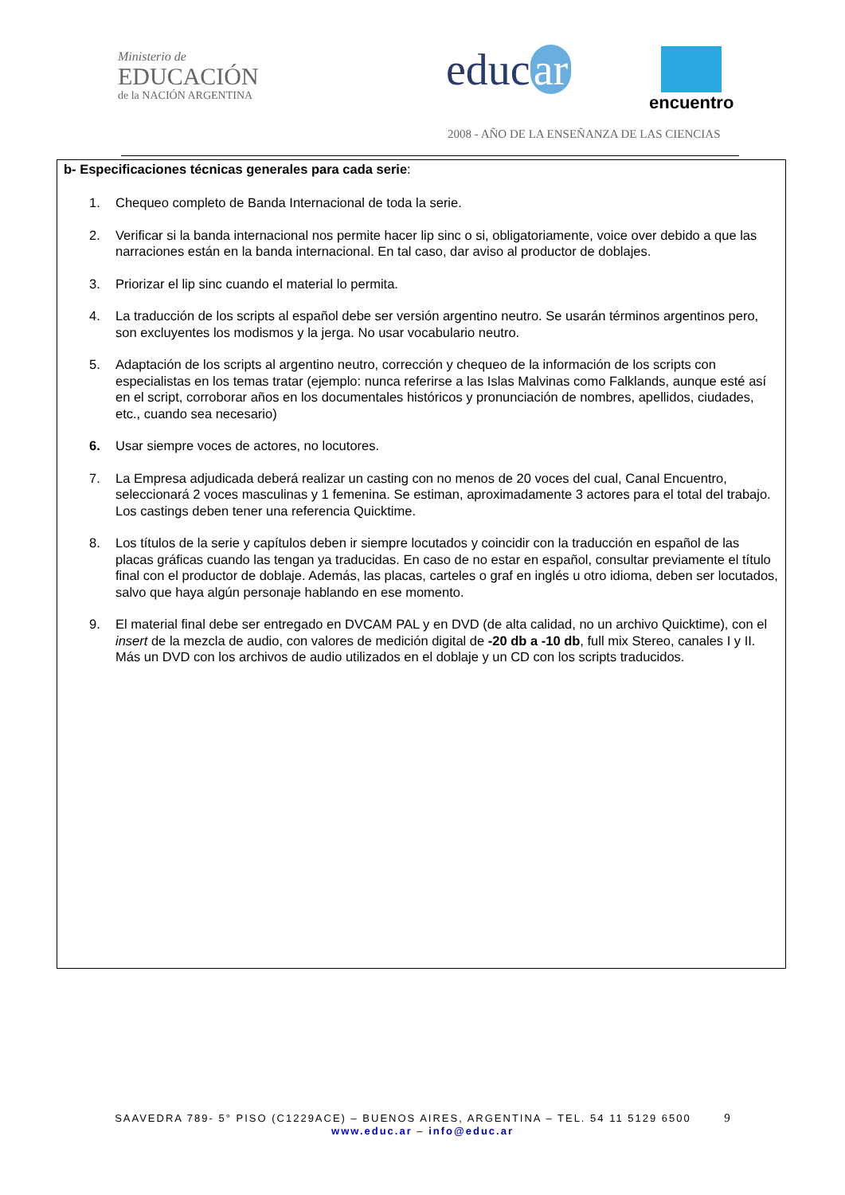Ministerio de
EDUCACIÓN
de la NACIÓN ARGENTINA
educ ar encuentro
2008 - AÑO DE LA ENSEÑANZA DE LAS CIENCIAS
b- Especificaciones técnicas generales para cada serie:
1. Chequeo completo de Banda Internacional de toda la serie.
2. Verificar si la banda internacional nos permite hacer lip sinc o si, obligatoriamente, voice over debido a que las narraciones están en la banda internacional. En tal caso, dar aviso al productor de doblajes.
3. Priorizar el lip sinc cuando el material lo permita.
4. La traducción de los scripts al español debe ser versión argentino neutro. Se usarán términos argentinos pero, son excluyentes los modismos y la jerga. No usar vocabulario neutro.
5. Adaptación de los scripts al argentino neutro, corrección y chequeo de la información de los scripts con especialistas en los temas tratar (ejemplo: nunca referirse a las Islas Malvinas como Falklands, aunque esté así en el script, corroborar años en los documentales históricos y pronunciación de nombres, apellidos, ciudades, etc., cuando sea necesario)
6. Usar siempre voces de actores, no locutores.
7. La Empresa adjudicada deberá realizar un casting con no menos de 20 voces del cual, Canal Encuentro, seleccionará 2 voces masculinas y 1 femenina. Se estiman, aproximadamente 3 actores para el total del trabajo. Los castings deben tener una referencia Quicktime.
8. Los títulos de la serie y capítulos deben ir siempre locutados y coincidir con la traducción en español de las placas gráficas cuando las tengan ya traducidas. En caso de no estar en español, consultar previamente el título final con el productor de doblaje. Además, las placas, carteles o graf en inglés u otro idioma, deben ser locutados, salvo que haya algún personaje hablando en ese momento.
9. El material final debe ser entregado en DVCAM PAL y en DVD (de alta calidad, no un archivo Quicktime), con el insert de la mezcla de audio, con valores de medición digital de -20 db a -10 db, full mix Stereo, canales I y II. Más un DVD con los archivos de audio utilizados en el doblaje y un CD con los scripts traducidos.
SAAVEDRA 789- 5° PISO (C1229ACE) – BUENOS AIRES, ARGENTINA – TEL. 54 11 5129 6500 9
www.educ.ar – info@educ.ar